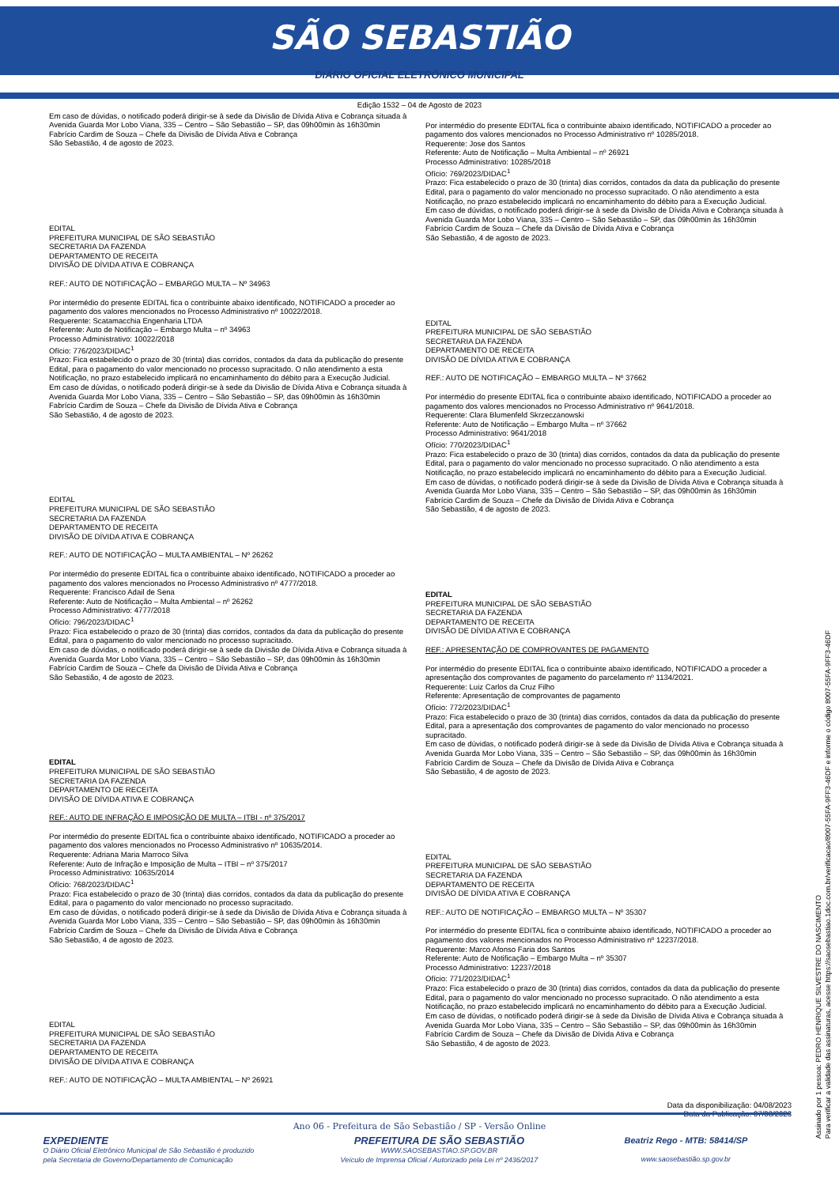SÃO SEBASTIÃO
DIÁRIO OFICIAL ELETRÔNICO MUNICIPAL
Edição 1532 – 04 de Agosto de 2023
Em caso de dúvidas, o notificado poderá dirigir-se à sede da Divisão de Dívida Ativa e Cobrança situada à Avenida Guarda Mor Lobo Viana, 335 – Centro – São Sebastião – SP, das 09h00min às 16h30min
Fabrício Cardim de Souza – Chefe da Divisão de Dívida Ativa e Cobrança
São Sebastião, 4 de agosto de 2023.
EDITAL
PREFEITURA MUNICIPAL DE SÃO SEBASTIÃO
SECRETARIA DA FAZENDA
DEPARTAMENTO DE RECEITA
DIVISÃO DE DÍVIDA ATIVA E COBRANÇA
REF.: AUTO DE NOTIFICAÇÃO – EMBARGO MULTA – Nº 34963
Por intermédio do presente EDITAL fica o contribuinte abaixo identificado, NOTIFICADO a proceder ao pagamento dos valores mencionados no Processo Administrativo nº 10022/2018.
Requerente: Scatamacchia Engenharia LTDA
Referente: Auto de Notificação – Embargo Multa – nº 34963
Processo Administrativo: 10022/2018
Ofício: 776/2023/DIDAC<sup>1</sup>
Prazo: Fica estabelecido o prazo de 30 (trinta) dias corridos, contados da data da publicação do presente Edital, para o pagamento do valor mencionado no processo supracitado. O não atendimento a esta Notificação, no prazo estabelecido implicará no encaminhamento do débito para a Execução Judicial.
Em caso de dúvidas, o notificado poderá dirigir-se à sede da Divisão de Dívida Ativa e Cobrança situada à Avenida Guarda Mor Lobo Viana, 335 – Centro – São Sebastião – SP, das 09h00min às 16h30min
Fabrício Cardim de Souza – Chefe da Divisão de Dívida Ativa e Cobrança
São Sebastião, 4 de agosto de 2023.
EDITAL
PREFEITURA MUNICIPAL DE SÃO SEBASTIÃO
SECRETARIA DA FAZENDA
DEPARTAMENTO DE RECEITA
DIVISÃO DE DÍVIDA ATIVA E COBRANÇA
REF.: AUTO DE NOTIFICAÇÃO – MULTA AMBIENTAL – Nº 26262
Por intermédio do presente EDITAL fica o contribuinte abaixo identificado, NOTIFICADO a proceder ao pagamento dos valores mencionados no Processo Administrativo nº 4777/2018.
Requerente: Francisco Adail de Sena
Referente: Auto de Notificação – Multa Ambiental – nº 26262
Processo Administrativo: 4777/2018
Ofício: 796/2023/DIDAC<sup>1</sup>
Prazo: Fica estabelecido o prazo de 30 (trinta) dias corridos, contados da data da publicação do presente Edital, para o pagamento do valor mencionado no processo supracitado.
Em caso de dúvidas, o notificado poderá dirigir-se à sede da Divisão de Dívida Ativa e Cobrança situada à Avenida Guarda Mor Lobo Viana, 335 – Centro – São Sebastião – SP, das 09h00min às 16h30min
Fabrício Cardim de Souza – Chefe da Divisão de Dívida Ativa e Cobrança
São Sebastião, 4 de agosto de 2023.
EDITAL
PREFEITURA MUNICIPAL DE SÃO SEBASTIÃO
SECRETARIA DA FAZENDA
DEPARTAMENTO DE RECEITA
DIVISÃO DE DÍVIDA ATIVA E COBRANÇA
REF.: AUTO DE INFRAÇÃO E IMPOSIÇÃO DE MULTA – ITBI - nº 375/2017
Por intermédio do presente EDITAL fica o contribuinte abaixo identificado, NOTIFICADO a proceder ao pagamento dos valores mencionados no Processo Administrativo nº 10635/2014.
Requerente: Adriana Maria Marroco Silva
Referente: Auto de Infração e Imposição de Multa – ITBI – nº 375/2017
Processo Administrativo: 10635/2014
Ofício: 768/2023/DIDAC<sup>1</sup>
Prazo: Fica estabelecido o prazo de 30 (trinta) dias corridos, contados da data da publicação do presente Edital, para o pagamento do valor mencionado no processo supracitado.
Em caso de dúvidas, o notificado poderá dirigir-se à sede da Divisão de Dívida Ativa e Cobrança situada à Avenida Guarda Mor Lobo Viana, 335 – Centro – São Sebastião – SP, das 09h00min às 16h30min
Fabrício Cardim de Souza – Chefe da Divisão de Dívida Ativa e Cobrança
São Sebastião, 4 de agosto de 2023.
EDITAL
PREFEITURA MUNICIPAL DE SÃO SEBASTIÃO
SECRETARIA DA FAZENDA
DEPARTAMENTO DE RECEITA
DIVISÃO DE DÍVIDA ATIVA E COBRANÇA
REF.: AUTO DE NOTIFICAÇÃO – MULTA AMBIENTAL – Nº 26921
Por intermédio do presente EDITAL fica o contribuinte abaixo identificado, NOTIFICADO a proceder ao pagamento dos valores mencionados no Processo Administrativo nº 10285/2018.
Requerente: Jose dos Santos
Referente: Auto de Notificação – Multa Ambiental – nº 26921
Processo Administrativo: 10285/2018
Ofício: 769/2023/DIDAC<sup>1</sup>
Prazo: Fica estabelecido o prazo de 30 (trinta) dias corridos, contados da data da publicação do presente Edital, para o pagamento do valor mencionado no processo supracitado. O não atendimento a esta Notificação, no prazo estabelecido implicará no encaminhamento do débito para a Execução Judicial.
Em caso de dúvidas, o notificado poderá dirigir-se à sede da Divisão de Dívida Ativa e Cobrança situada à Avenida Guarda Mor Lobo Viana, 335 – Centro – São Sebastião – SP, das 09h00min às 16h30min
Fabrício Cardim de Souza – Chefe da Divisão de Dívida Ativa e Cobrança
São Sebastião, 4 de agosto de 2023.
EDITAL
PREFEITURA MUNICIPAL DE SÃO SEBASTIÃO
SECRETARIA DA FAZENDA
DEPARTAMENTO DE RECEITA
DIVISÃO DE DÍVIDA ATIVA E COBRANÇA
REF.: AUTO DE NOTIFICAÇÃO – EMBARGO MULTA – Nº 37662
Por intermédio do presente EDITAL fica o contribuinte abaixo identificado, NOTIFICADO a proceder ao pagamento dos valores mencionados no Processo Administrativo nº 9641/2018.
Requerente: Clara Blumenfeld Skrzeczanowski
Referente: Auto de Notificação – Embargo Multa – nº 37662
Processo Administrativo: 9641/2018
Ofício: 770/2023/DIDAC<sup>1</sup>
Prazo: Fica estabelecido o prazo de 30 (trinta) dias corridos, contados da data da publicação do presente Edital, para o pagamento do valor mencionado no processo supracitado. O não atendimento a esta Notificação, no prazo estabelecido implicará no encaminhamento do débito para a Execução Judicial.
Em caso de dúvidas, o notificado poderá dirigir-se à sede da Divisão de Dívida Ativa e Cobrança situada à Avenida Guarda Mor Lobo Viana, 335 – Centro – São Sebastião – SP, das 09h00min às 16h30min
Fabrício Cardim de Souza – Chefe da Divisão de Dívida Ativa e Cobrança
São Sebastião, 4 de agosto de 2023.
EDITAL
PREFEITURA MUNICIPAL DE SÃO SEBASTIÃO
SECRETARIA DA FAZENDA
DEPARTAMENTO DE RECEITA
DIVISÃO DE DÍVIDA ATIVA E COBRANÇA
REF.: APRESENTAÇÃO DE COMPROVANTES DE PAGAMENTO
Por intermédio do presente EDITAL fica o contribuinte abaixo identificado, NOTIFICADO a proceder a apresentação dos comprovantes de pagamento do parcelamento nº 1134/2021.
Requerente: Luiz Carlos da Cruz Filho
Referente: Apresentação de comprovantes de pagamento
Ofício: 772/2023/DIDAC<sup>1</sup>
Prazo: Fica estabelecido o prazo de 30 (trinta) dias corridos, contados da data da publicação do presente Edital, para a apresentação dos comprovantes de pagamento do valor mencionado no processo supracitado.
Em caso de dúvidas, o notificado poderá dirigir-se à sede da Divisão de Dívida Ativa e Cobrança situada à Avenida Guarda Mor Lobo Viana, 335 – Centro – São Sebastião – SP, das 09h00min às 16h30min
Fabrício Cardim de Souza – Chefe da Divisão de Dívida Ativa e Cobrança
São Sebastião, 4 de agosto de 2023.
EDITAL
PREFEITURA MUNICIPAL DE SÃO SEBASTIÃO
SECRETARIA DA FAZENDA
DEPARTAMENTO DE RECEITA
DIVISÃO DE DÍVIDA ATIVA E COBRANÇA
REF.: AUTO DE NOTIFICAÇÃO – EMBARGO MULTA – Nº 35307
Por intermédio do presente EDITAL fica o contribuinte abaixo identificado, NOTIFICADO a proceder ao pagamento dos valores mencionados no Processo Administrativo nº 12237/2018.
Requerente: Marco Afonso Faria dos Santos
Referente: Auto de Notificação – Embargo Multa – nº 35307
Processo Administrativo: 12237/2018
Ofício: 771/2023/DIDAC<sup>1</sup>
Prazo: Fica estabelecido o prazo de 30 (trinta) dias corridos, contados da data da publicação do presente Edital, para o pagamento do valor mencionado no processo supracitado. O não atendimento a esta Notificação, no prazo estabelecido implicará no encaminhamento do débito para a Execução Judicial.
Em caso de dúvidas, o notificado poderá dirigir-se à sede da Divisão de Dívida Ativa e Cobrança situada à Avenida Guarda Mor Lobo Viana, 335 – Centro – São Sebastião – SP, das 09h00min às 16h30min
Fabrício Cardim de Souza – Chefe da Divisão de Dívida Ativa e Cobrança
São Sebastião, 4 de agosto de 2023.
Data da disponibilização: 04/08/2023
Data da Publicação: 07/08/2023
Ano 06 - Prefeitura de São Sebastião / SP - Versão Online
Assinado por 1 pessoa: PEDRO HENRIQUE SILVESTRE DO NASCIMENTO
Para verificar a validade das assinaturas, acesse https://saosebastiao.1doc.com.br/verificacao/8007-55FA-9FF3-46DF e informe o código 8007-55FA-9FF3-46DF
EXPEDIENTE
O Diário Oficial Eletrônico Municipal de São Sebastião é produzido
pela Secretaria de Governo/Departamento de Comunicação
PREFEITURA DE SÃO SEBASTIÃO
WWW.SAOSEBASTIAO.SP.GOV.BR
Veículo de Imprensa Oficial / Autorizado pela Lei nº 2436/2017
Beatriz Rego - MTB: 58414/SP
www.saosebastião.sp.gov.br